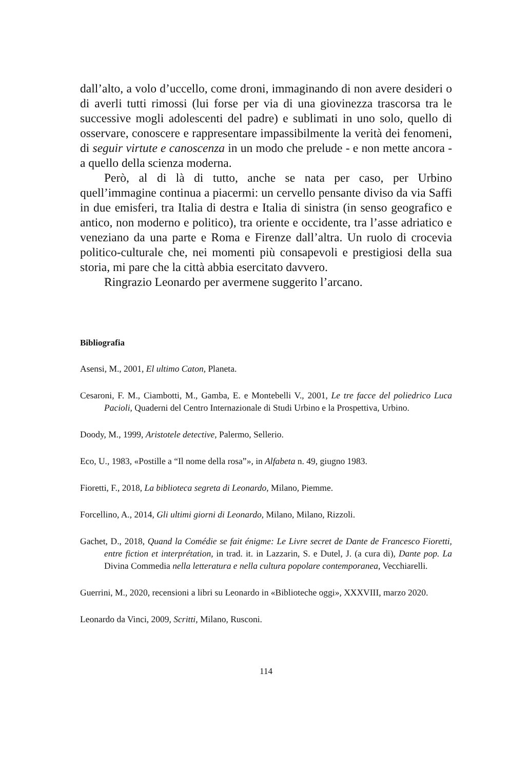dall’alto, a volo d’uccello, come droni, immaginando di non avere desideri o di averli tutti rimossi (lui forse per via di una giovinezza trascorsa tra le successive mogli adolescenti del padre) e sublimati in uno solo, quello di osservare, conoscere e rappresentare impassibilmente la verità dei fenomeni, di seguir virtute e canoscenza in un modo che prelude - e non mette ancora - a quello della scienza moderna.
Però, al di là di tutto, anche se nata per caso, per Urbino quell’immagine continua a piacermi: un cervello pensante diviso da via Saffi in due emisferi, tra Italia di destra e Italia di sinistra (in senso geografico e antico, non moderno e politico), tra oriente e occidente, tra l’asse adriatico e veneziano da una parte e Roma e Firenze dall’altra. Un ruolo di crocevia politico-culturale che, nei momenti più consapevoli e prestigiosi della sua storia, mi pare che la città abbia esercitato davvero.
Ringrazio Leonardo per avermene suggerito l’arcano.
Bibliografia
Asensi, M., 2001, El ultimo Caton, Planeta.
Cesaroni, F. M., Ciambotti, M., Gamba, E. e Montebelli V., 2001, Le tre facce del poliedrico Luca Pacioli, Quaderni del Centro Internazionale di Studi Urbino e la Prospettiva, Urbino.
Doody, M., 1999, Aristotele detective, Palermo, Sellerio.
Eco, U., 1983, «Postille a “Il nome della rosa”», in Alfabeta n. 49, giugno 1983.
Fioretti, F., 2018, La biblioteca segreta di Leonardo, Milano, Piemme.
Forcellino, A., 2014, Gli ultimi giorni di Leonardo, Milano, Milano, Rizzoli.
Gachet, D., 2018, Quand la Comédie se fait énigme: Le Livre secret de Dante de Francesco Fioretti, entre fiction et interprétation, in trad. it. in Lazzarin, S. e Dutel, J. (a cura di), Dante pop. La Divina Commedia nella letteratura e nella cultura popolare contemporanea, Vecchiarelli.
Guerrini, M., 2020, recensioni a libri su Leonardo in «Biblioteche oggi», XXXVIII, marzo 2020.
Leonardo da Vinci, 2009, Scritti, Milano, Rusconi.
114